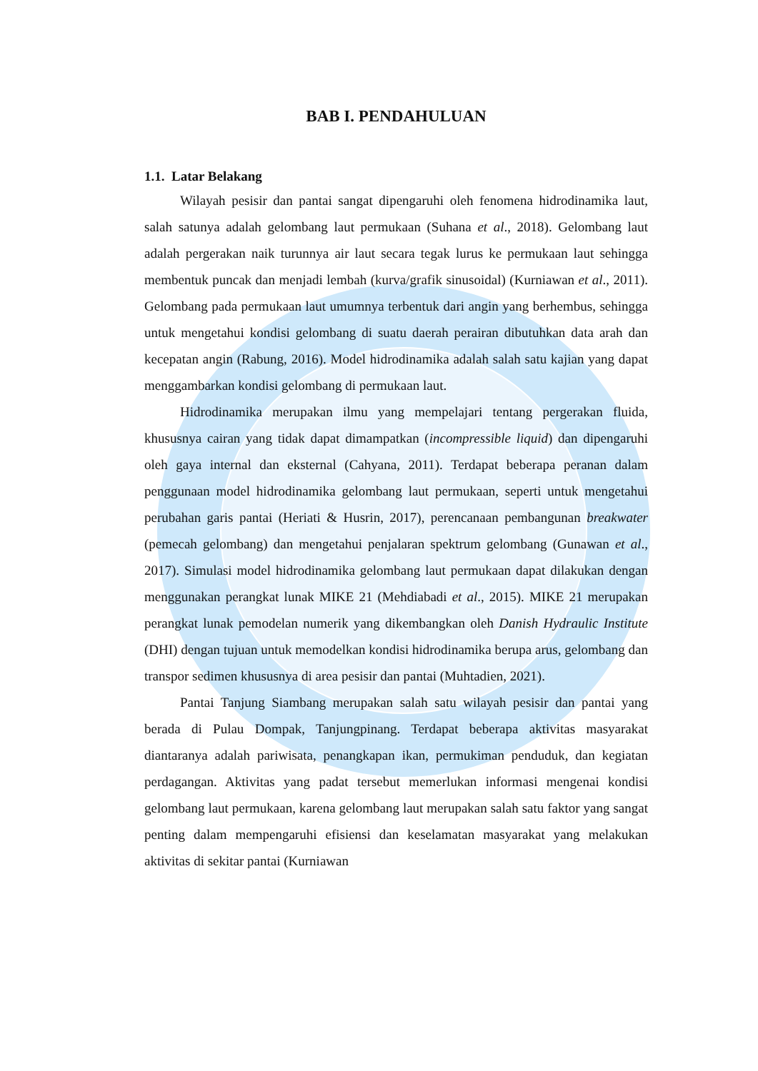BAB I. PENDAHULUAN
1.1. Latar Belakang
Wilayah pesisir dan pantai sangat dipengaruhi oleh fenomena hidrodinamika laut, salah satunya adalah gelombang laut permukaan (Suhana et al., 2018). Gelombang laut adalah pergerakan naik turunnya air laut secara tegak lurus ke permukaan laut sehingga membentuk puncak dan menjadi lembah (kurva/grafik sinusoidal) (Kurniawan et al., 2011). Gelombang pada permukaan laut umumnya terbentuk dari angin yang berhembus, sehingga untuk mengetahui kondisi gelombang di suatu daerah perairan dibutuhkan data arah dan kecepatan angin (Rabung, 2016). Model hidrodinamika adalah salah satu kajian yang dapat menggambarkan kondisi gelombang di permukaan laut.
Hidrodinamika merupakan ilmu yang mempelajari tentang pergerakan fluida, khususnya cairan yang tidak dapat dimampatkan (incompressible liquid) dan dipengaruhi oleh gaya internal dan eksternal (Cahyana, 2011). Terdapat beberapa peranan dalam penggunaan model hidrodinamika gelombang laut permukaan, seperti untuk mengetahui perubahan garis pantai (Heriati & Husrin, 2017), perencanaan pembangunan breakwater (pemecah gelombang) dan mengetahui penjalaran spektrum gelombang (Gunawan et al., 2017). Simulasi model hidrodinamika gelombang laut permukaan dapat dilakukan dengan menggunakan perangkat lunak MIKE 21 (Mehdiabadi et al., 2015). MIKE 21 merupakan perangkat lunak pemodelan numerik yang dikembangkan oleh Danish Hydraulic Institute (DHI) dengan tujuan untuk memodelkan kondisi hidrodinamika berupa arus, gelombang dan transpor sedimen khususnya di area pesisir dan pantai (Muhtadien, 2021).
Pantai Tanjung Siambang merupakan salah satu wilayah pesisir dan pantai yang berada di Pulau Dompak, Tanjungpinang. Terdapat beberapa aktivitas masyarakat diantaranya adalah pariwisata, penangkapan ikan, permukiman penduduk, dan kegiatan perdagangan. Aktivitas yang padat tersebut memerlukan informasi mengenai kondisi gelombang laut permukaan, karena gelombang laut merupakan salah satu faktor yang sangat penting dalam mempengaruhi efisiensi dan keselamatan masyarakat yang melakukan aktivitas di sekitar pantai (Kurniawan